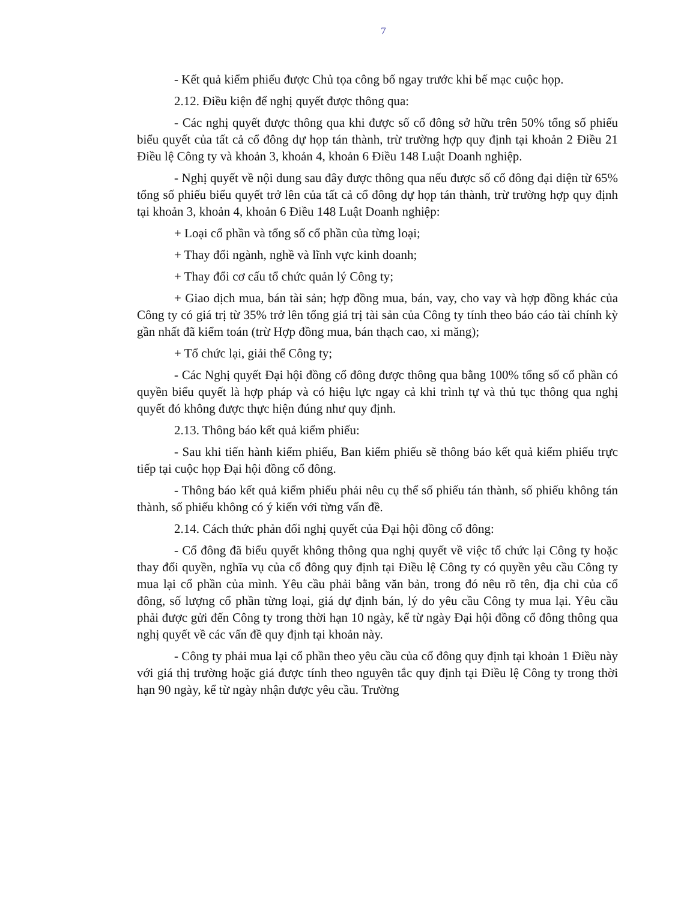7
- Kết quả kiểm phiếu được Chủ tọa công bố ngay trước khi bế mạc cuộc họp.
2.12. Điều kiện để nghị quyết được thông qua:
- Các nghị quyết được thông qua khi được số cổ đông sở hữu trên 50% tổng số phiếu biểu quyết của tất cả cổ đông dự họp tán thành, trừ trường hợp quy định tại khoản 2 Điều 21 Điều lệ Công ty và khoản 3, khoản 4, khoản 6 Điều 148 Luật Doanh nghiệp.
- Nghị quyết về nội dung sau đây được thông qua nếu được số cổ đông đại diện từ 65% tổng số phiếu biểu quyết trở lên của tất cả cổ đông dự họp tán thành, trừ trường hợp quy định tại khoản 3, khoản 4, khoản 6 Điều 148 Luật Doanh nghiệp:
+ Loại cổ phần và tổng số cổ phần của từng loại;
+ Thay đổi ngành, nghề và lĩnh vực kinh doanh;
+ Thay đổi cơ cấu tổ chức quản lý Công ty;
+ Giao dịch mua, bán tài sản; hợp đồng mua, bán, vay, cho vay và hợp đồng khác của Công ty có giá trị từ 35% trở lên tổng giá trị tài sản của Công ty tính theo báo cáo tài chính kỳ gần nhất đã kiểm toán (trừ Hợp đồng mua, bán thạch cao, xi măng);
+ Tổ chức lại, giải thể Công ty;
- Các Nghị quyết Đại hội đồng cổ đông được thông qua bằng 100% tổng số cổ phần có quyền biểu quyết là hợp pháp và có hiệu lực ngay cả khi trình tự và thủ tục thông qua nghị quyết đó không được thực hiện đúng như quy định.
2.13. Thông báo kết quả kiểm phiếu:
- Sau khi tiến hành kiểm phiếu, Ban kiểm phiếu sẽ thông báo kết quả kiểm phiếu trực tiếp tại cuộc họp Đại hội đồng cổ đông.
- Thông báo kết quả kiểm phiếu phải nêu cụ thể số phiếu tán thành, số phiếu không tán thành, số phiếu không có ý kiến với từng vấn đề.
2.14. Cách thức phản đối nghị quyết của Đại hội đồng cổ đông:
- Cổ đông đã biểu quyết không thông qua nghị quyết về việc tổ chức lại Công ty hoặc thay đổi quyền, nghĩa vụ của cổ đông quy định tại Điều lệ Công ty có quyền yêu cầu Công ty mua lại cổ phần của mình. Yêu cầu phải bằng văn bản, trong đó nêu rõ tên, địa chỉ của cổ đông, số lượng cổ phần từng loại, giá dự định bán, lý do yêu cầu Công ty mua lại. Yêu cầu phải được gửi đến Công ty trong thời hạn 10 ngày, kể từ ngày Đại hội đồng cổ đông thông qua nghị quyết về các vấn đề quy định tại khoản này.
- Công ty phải mua lại cổ phần theo yêu cầu của cổ đông quy định tại khoản 1 Điều này với giá thị trường hoặc giá được tính theo nguyên tắc quy định tại Điều lệ Công ty trong thời hạn 90 ngày, kể từ ngày nhận được yêu cầu. Trường